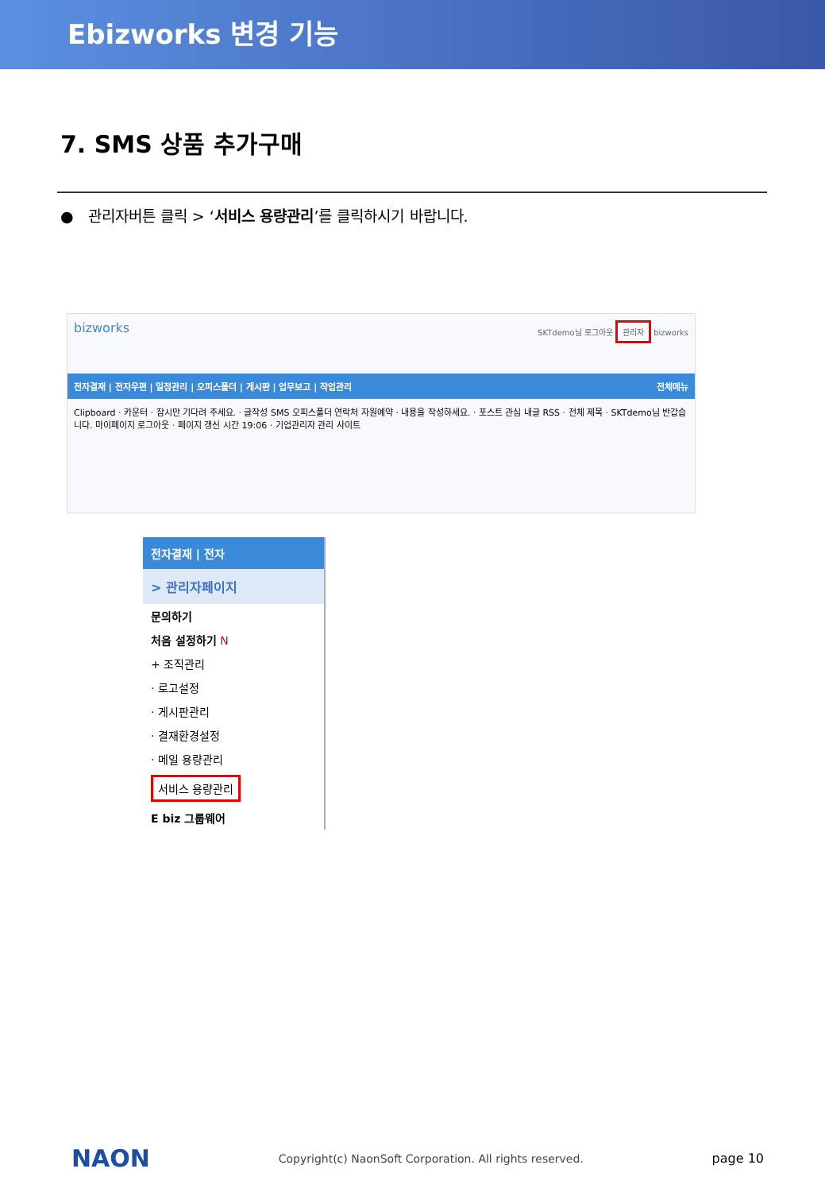Ebizworks 변경 기능
7. SMS 상품 추가구매
● 관리자버튼 클릭 > ‘서비스 용량관리’를 클릭하시기 바랍니다.
bizworks SKTdemo님 로그아웃 관리자 bizworks
전자결재 | 전자우편 | 일정관리 | 오피스폴더 | 게시판 | 업무보고 | 작업관리 전체메뉴
Clipboard · 카운터 · 잠시만 기다려 주세요. · 글작성 SMS 오피스폴더 연락처 자원예약 · 내용을 작성하세요. · 포스트 관심 내글 RSS · 전체 제목 · SKTdemo님 반갑습니다. 마이페이지 로그아웃 · 페이지 갱신 시간 19:06 · 기업관리자 관리 사이트
전자결재 | 전자
> 관리자페이지
문의하기
처음 설정하기 N
+ 조직관리
· 로고설정
· 게시판관리
· 결재환경설정
· 메일 용량관리
서비스 용량관리
E biz 그룹웨어
NAON Copyright(c) NaonSoft Corporation. All rights reserved. page 10